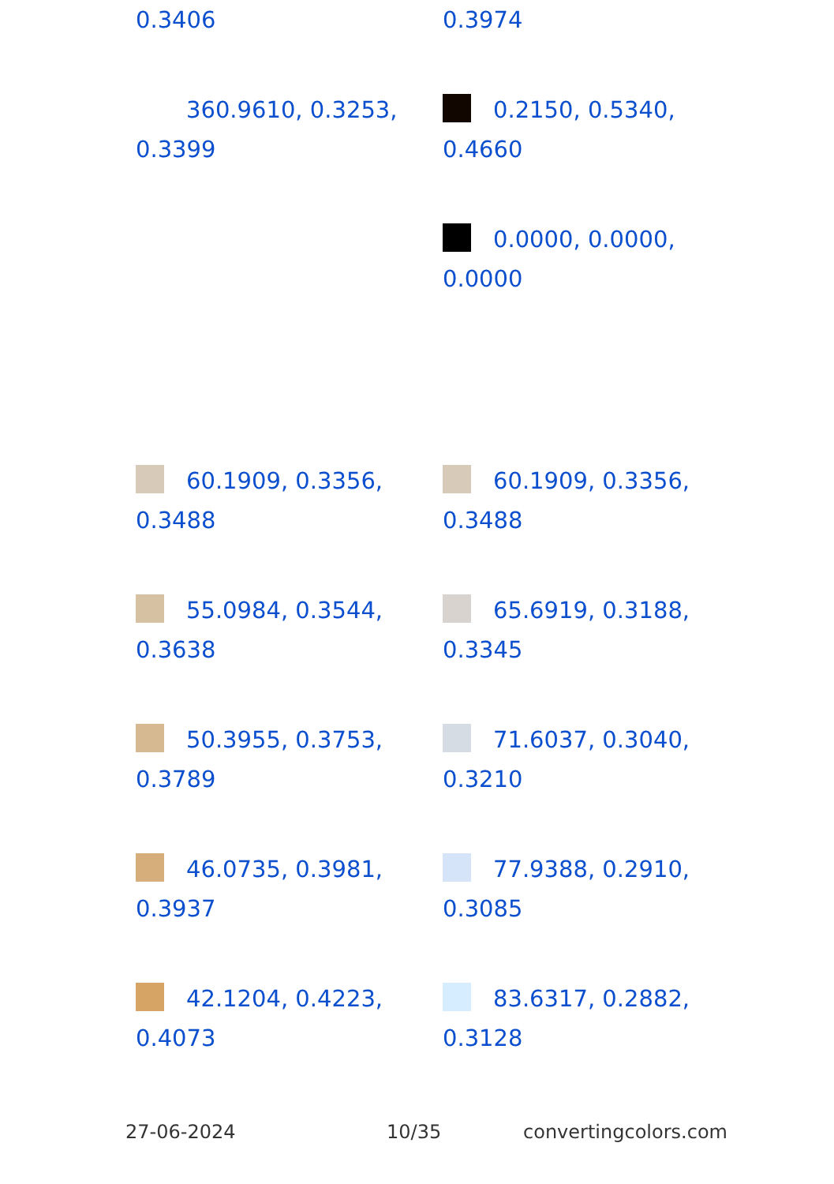0.3406 0.3974
360.9610, 0.3253, 0.3399
0.2150, 0.5340, 0.4660
0.0000, 0.0000, 0.0000
60.1909, 0.3356, 0.3488
60.1909, 0.3356, 0.3488
55.0984, 0.3544, 0.3638
65.6919, 0.3188, 0.3345
50.3955, 0.3753, 0.3789
71.6037, 0.3040, 0.3210
46.0735, 0.3981, 0.3937
77.9388, 0.2910, 0.3085
42.1204, 0.4223, 0.4073
83.6317, 0.2882, 0.3128
27-06-2024 10/35 convertingcolors.com